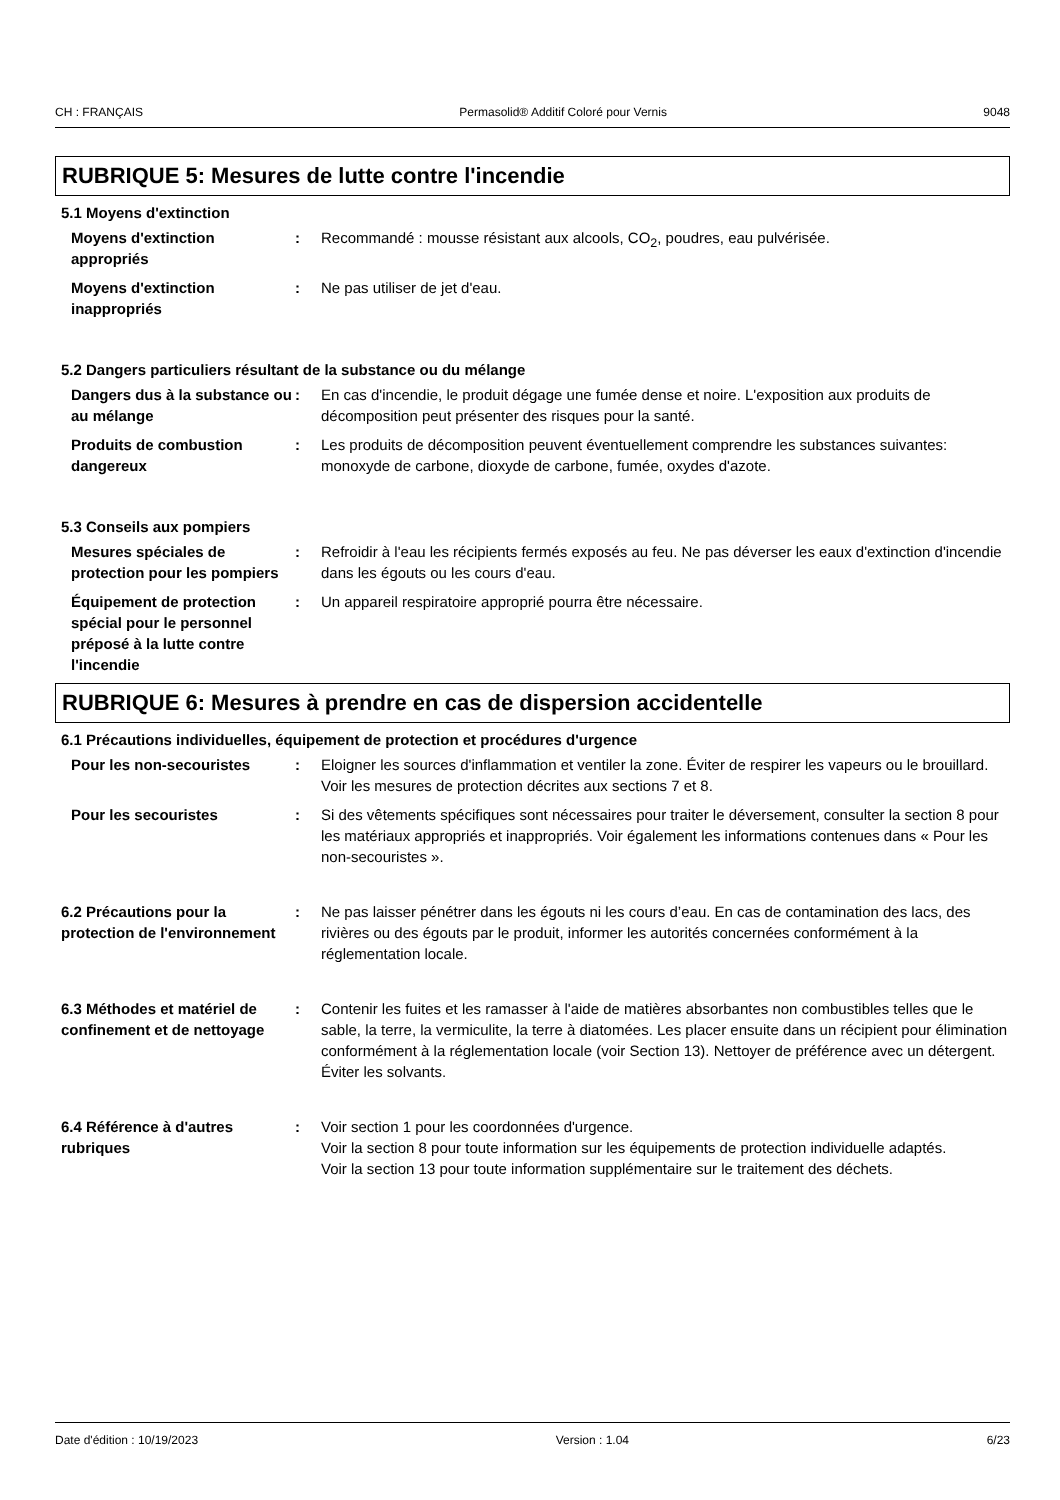CH : FRANÇAIS Permasolid® Additif Coloré pour Vernis 9048
RUBRIQUE 5: Mesures de lutte contre l'incendie
5.1 Moyens d'extinction
Moyens d'extinction appropriés
: Recommandé : mousse résistant aux alcools, CO<sub>2</sub>, poudres, eau pulvérisée.
Moyens d'extinction inappropriés
: Ne pas utiliser de jet d'eau.
5.2 Dangers particuliers résultant de la substance ou du mélange
Dangers dus à la substance ou au mélange
: En cas d'incendie, le produit dégage une fumée dense et noire. L'exposition aux produits de décomposition peut présenter des risques pour la santé.
Produits de combustion dangereux
: Les produits de décomposition peuvent éventuellement comprendre les substances suivantes: monoxyde de carbone, dioxyde de carbone, fumée, oxydes d'azote.
5.3 Conseils aux pompiers
Mesures spéciales de protection pour les pompiers
: Refroidir à l'eau les récipients fermés exposés au feu. Ne pas déverser les eaux d'extinction d'incendie dans les égouts ou les cours d'eau.
Équipement de protection spécial pour le personnel préposé à la lutte contre l'incendie
: Un appareil respiratoire approprié pourra être nécessaire.
RUBRIQUE 6: Mesures à prendre en cas de dispersion accidentelle
6.1 Précautions individuelles, équipement de protection et procédures d'urgence
Pour les non-secouristes : Eloigner les sources d'inflammation et ventiler la zone. Éviter de respirer les vapeurs ou le brouillard. Voir les mesures de protection décrites aux sections 7 et 8.
Pour les secouristes : Si des vêtements spécifiques sont nécessaires pour traiter le déversement, consulter la section 8 pour les matériaux appropriés et inappropriés. Voir également les informations contenues dans « Pour les non-secouristes ».
6.2 Précautions pour la protection de l'environnement
: Ne pas laisser pénétrer dans les égouts ni les cours d’eau. En cas de contamination des lacs, des rivières ou des égouts par le produit, informer les autorités concernées conformément à la réglementation locale.
6.3 Méthodes et matériel de confinement et de nettoyage
: Contenir les fuites et les ramasser à l'aide de matières absorbantes non combustibles telles que le sable, la terre, la vermiculite, la terre à diatomées. Les placer ensuite dans un récipient pour élimination conformément à la réglementation locale (voir Section 13). Nettoyer de préférence avec un détergent. Éviter les solvants.
6.4 Référence à d'autres rubriques
: Voir section 1 pour les coordonnées d'urgence.
Voir la section 8 pour toute information sur les équipements de protection individuelle adaptés.
Voir la section 13 pour toute information supplémentaire sur le traitement des déchets.
Date d'édition : 10/19/2023 Version : 1.04 6/23